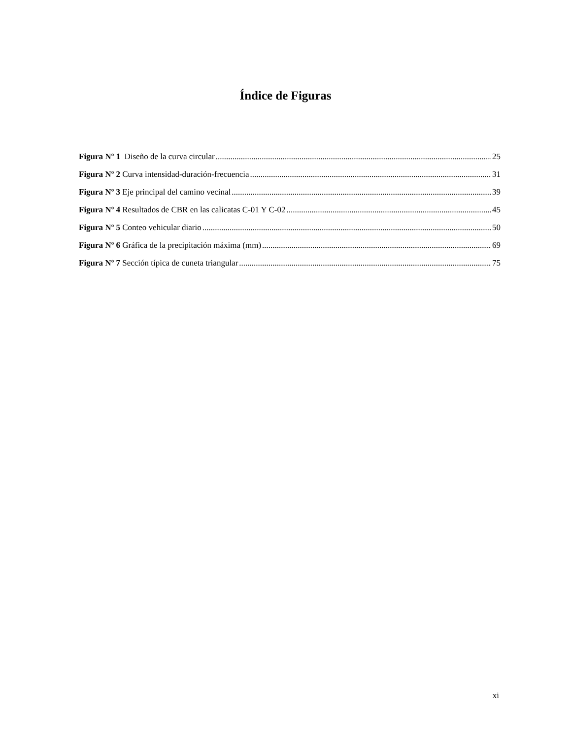Índice de Figuras
Figura Nº 1 Diseño de la curva circular 25
Figura Nº 2 Curva intensidad-duración-frecuencia 31
Figura Nº 3 Eje principal del camino vecinal 39
Figura Nº 4 Resultados de CBR en las calicatas C-01 Y C-02 45
Figura Nº 5 Conteo vehicular diario 50
Figura Nº 6 Gráfica de la precipitación máxima (mm) 69
Figura Nº 7 Sección típica de cuneta triangular 75
xi